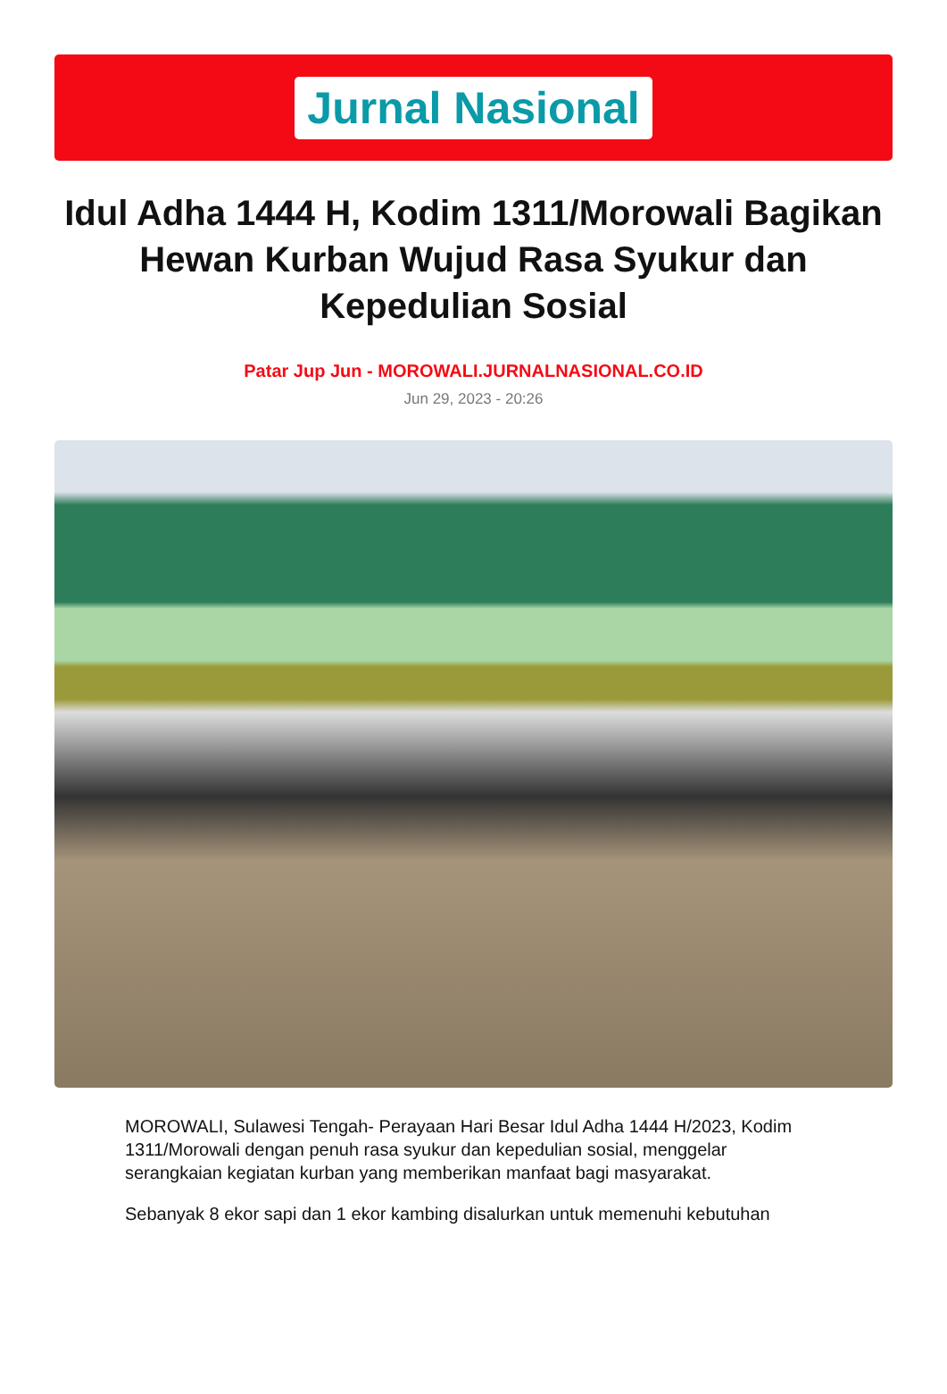Jurnal Nasional
Idul Adha 1444 H, Kodim 1311/Morowali Bagikan Hewan Kurban Wujud Rasa Syukur dan Kepedulian Sosial
Patar Jup Jun - MOROWALI.JURNALNASIONAL.CO.ID
Jun 29, 2023 - 20:26
MOROWALI, Sulawesi Tengah- Perayaan Hari Besar Idul Adha 1444 H/2023, Kodim 1311/Morowali dengan penuh rasa syukur dan kepedulian sosial, menggelar serangkaian kegiatan kurban yang memberikan manfaat bagi masyarakat.
Sebanyak 8 ekor sapi dan 1 ekor kambing disalurkan untuk memenuhi kebutuhan